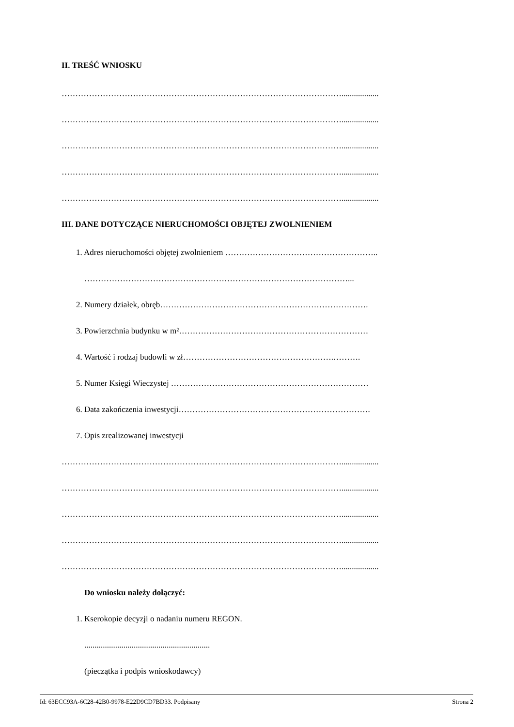II. TREŚĆ WNIOSKU
…………………………………………………………………………………………..................
…………………………………………………………………………………………..................
…………………………………………………………………………………………..................
…………………………………………………………………………………………..................
…………………………………………………………………………………………..................
III. DANE DOTYCZĄCE NIERUCHOMOŚCI OBJĘTEJ ZWOLNIENIEM
1. Adres nieruchomości objętej zwolnieniem ………………………………………………..
……………………………………………………………………………………...
2. Numery działek, obręb………………………………………………………………….
3. Powierzchnia budynku w m²……………………………………………………………
4. Wartość i rodzaj budowli w zł……………………………………………….……….
5. Numer Księgi Wieczystej ………………………………………………………………
6. Data zakończenia inwestycji…………………………………………………………….
7. Opis zrealizowanej inwestycji
…………………………………………………………………………………………..................
…………………………………………………………………………………………..................
…………………………………………………………………………………………..................
…………………………………………………………………………………………..................
…………………………………………………………………………………………..................
Do wniosku należy dołączyć:
1. Kserokopie decyzji o nadaniu numeru REGON.
.............................................................
(pieczątka i podpis wnioskodawcy)
Id: 63ECC93A-6C28-42B0-9978-E22D9CD7BD33. Podpisany Strona 2